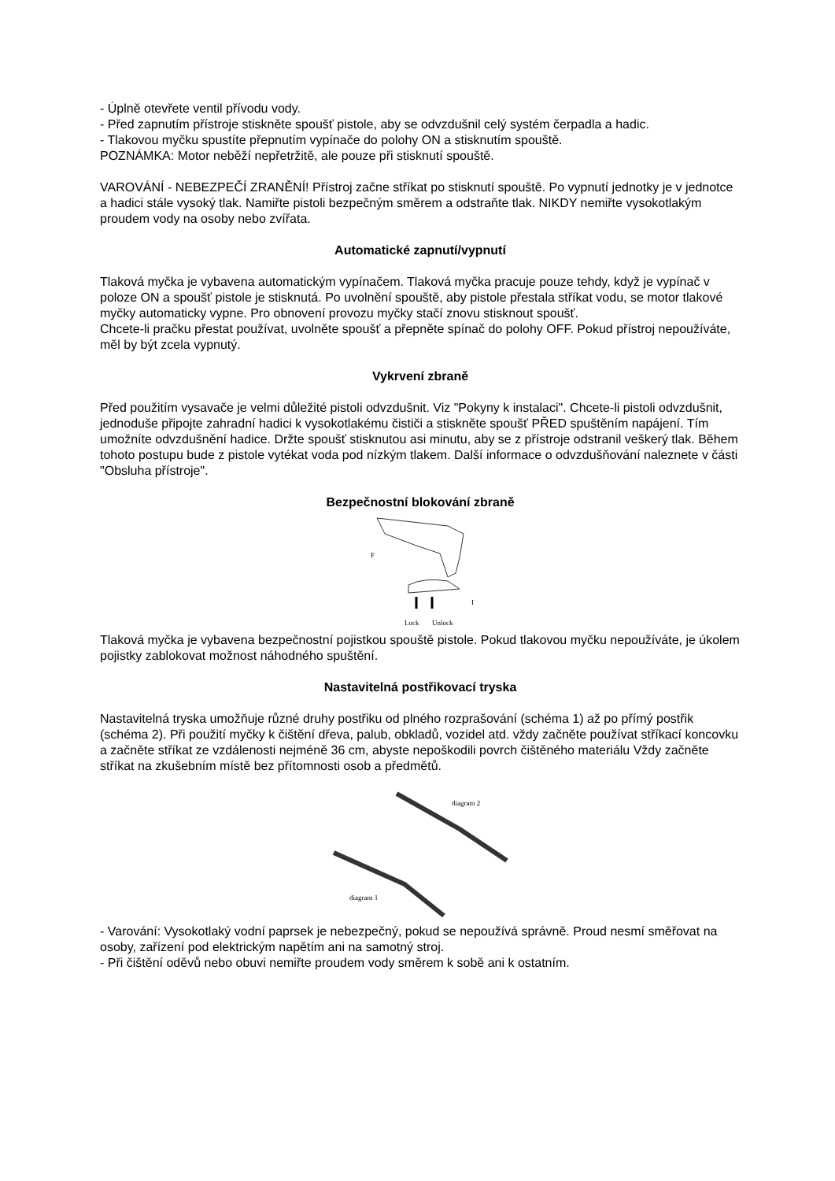- Úplně otevřete ventil přívodu vody.
- Před zapnutím přístroje stiskněte spoušť pistole, aby se odvzdušnil celý systém čerpadla a hadic.
- Tlakovou myčku spustíte přepnutím vypínače do polohy ON a stisknutím spouště.
POZNÁMKA: Motor neběží nepřetržitě, ale pouze při stisknutí spouště.
VAROVÁNÍ - NEBEZPEČÍ ZRANĚNÍ! Přístroj začne stříkat po stisknutí spouště. Po vypnutí jednotky je v jednotce a hadici stále vysoký tlak. Namiřte pistoli bezpečným směrem a odstraňte tlak. NIKDY nemiřte vysokotlakým proudem vody na osoby nebo zvířata.
Automatické zapnutí/vypnutí
Tlaková myčka je vybavena automatickým vypínačem. Tlaková myčka pracuje pouze tehdy, když je vypínač v poloze ON a spoušť pistole je stisknutá. Po uvolnění spouště, aby pistole přestala stříkat vodu, se motor tlakové myčky automaticky vypne. Pro obnovení provozu myčky stačí znovu stisknout spoušť.
Chcete-li pračku přestat používat, uvolněte spoušť a přepněte spínač do polohy OFF. Pokud přístroj nepoužíváte, měl by být zcela vypnutý.
Vykrvení zbraně
Před použitím vysavače je velmi důležité pistoli odvzdušnit. Viz "Pokyny k instalaci". Chcete-li pistoli odvzdušnit, jednoduše připojte zahradní hadici k vysokotlakému čističi a stiskněte spoušť PŘED spuštěním napájení. Tím umožníte odvzdušnění hadice. Držte spoušť stisknutou asi minutu, aby se z přístroje odstranil veškerý tlak. Během tohoto postupu bude z pistole vytékat voda pod nízkým tlakem. Další informace o odvzdušňování naleznete v části "Obsluha přístroje".
Bezpečnostní blokování zbraně
F
I
Lock
Unlock
Tlaková myčka je vybavena bezpečnostní pojistkou spouště pistole. Pokud tlakovou myčku nepoužíváte, je úkolem pojistky zablokovat možnost náhodného spuštění.
Nastavitelná postřikovací tryska
Nastavitelná tryska umožňuje různé druhy postřiku od plného rozprašování (schéma 1) až po přímý postřik (schéma 2). Při použití myčky k čištění dřeva, palub, obkladů, vozidel atd. vždy začněte používat stříkací koncovku a začněte stříkat ze vzdálenosti nejméně 36 cm, abyste nepoškodili povrch čištěného materiálu Vždy začněte stříkat na zkušebním místě bez přítomnosti osob a předmětů.
diagram 2
diagram 1
- Varování: Vysokotlaký vodní paprsek je nebezpečný, pokud se nepoužívá správně. Proud nesmí směřovat na osoby, zařízení pod elektrickým napětím ani na samotný stroj.
- Při čištění oděvů nebo obuvi nemiřte proudem vody směrem k sobě ani k ostatním.